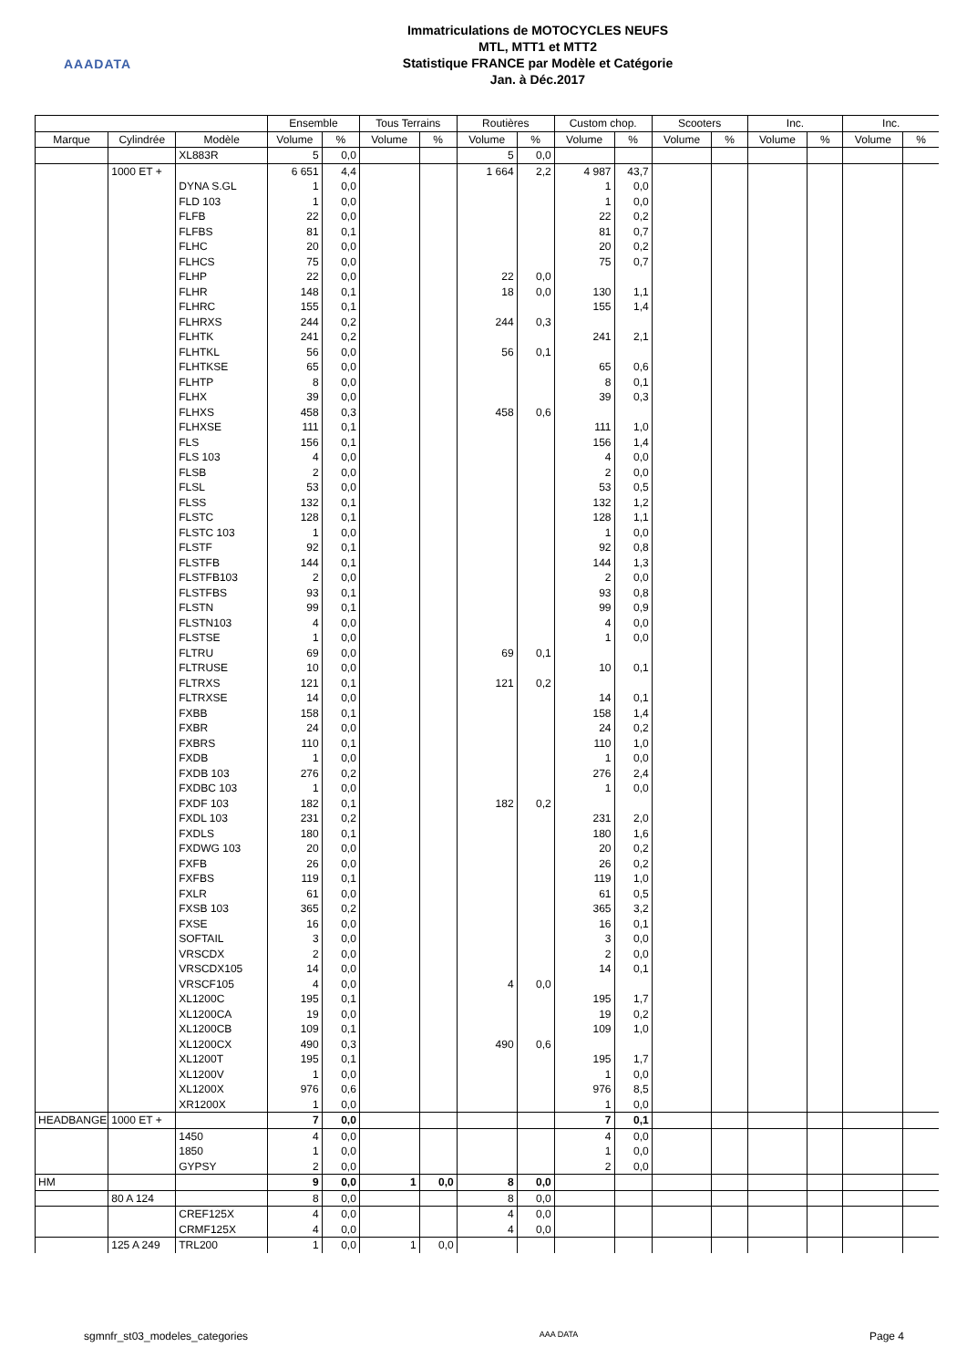AAADATA
Immatriculations de MOTOCYCLES NEUFS
MTL, MTT1 et MTT2
Statistique FRANCE par Modèle et Catégorie
Jan. à Déc.2017
| | | | Ensemble | | Tous Terrains | | Routières | | Custom chop. | | Scooters | | Inc. | | Inc. | |
| --- | --- | --- | --- | --- | --- | --- | --- | --- | --- | --- | --- | --- | --- | --- | --- | --- |
| Marque | Cylindrée | Modèle | Volume | % | Volume | % | Volume | % | Volume | % | Volume | % | Volume | % | Volume | % |
| | | XL883R | 5 | 0,0 | | | 5 | 0,0 | | | | | | | | |
| | 1000 ET + | | 6 651 | 4,4 | | | 1 664 | 2,2 | 4 987 | 43,7 | | | | | | |
| | | DYNA S.GL | 1 | 0,0 | | | | | 1 | 0,0 | | | | | | |
| | | FLD 103 | 1 | 0,0 | | | | | 1 | 0,0 | | | | | | |
| | | FLFB | 22 | 0,0 | | | | | 22 | 0,2 | | | | | | |
| | | FLFBS | 81 | 0,1 | | | | | 81 | 0,7 | | | | | | |
| | | FLHC | 20 | 0,0 | | | | | 20 | 0,2 | | | | | | |
| | | FLHCS | 75 | 0,0 | | | | | 75 | 0,7 | | | | | | |
| | | FLHP | 22 | 0,0 | | | 22 | 0,0 | | | | | | | | |
| | | FLHR | 148 | 0,1 | | | 18 | 0,0 | 130 | 1,1 | | | | | | |
| | | FLHRC | 155 | 0,1 | | | | | 155 | 1,4 | | | | | | |
| | | FLHRXS | 244 | 0,2 | | | 244 | 0,3 | | | | | | | | |
| | | FLHTK | 241 | 0,2 | | | | | 241 | 2,1 | | | | | | |
| | | FLHTKL | 56 | 0,0 | | | 56 | 0,1 | | | | | | | | |
| | | FLHTKSE | 65 | 0,0 | | | | | 65 | 0,6 | | | | | | |
| | | FLHTP | 8 | 0,0 | | | | | 8 | 0,1 | | | | | | |
| | | FLHX | 39 | 0,0 | | | | | 39 | 0,3 | | | | | | |
| | | FLHXS | 458 | 0,3 | | | 458 | 0,6 | | | | | | | | |
| | | FLHXSE | 111 | 0,1 | | | | | 111 | 1,0 | | | | | | |
| | | FLS | 156 | 0,1 | | | | | 156 | 1,4 | | | | | | |
| | | FLS 103 | 4 | 0,0 | | | | | 4 | 0,0 | | | | | | |
| | | FLSB | 2 | 0,0 | | | | | 2 | 0,0 | | | | | | |
| | | FLSL | 53 | 0,0 | | | | | 53 | 0,5 | | | | | | |
| | | FLSS | 132 | 0,1 | | | | | 132 | 1,2 | | | | | | |
| | | FLSTC | 128 | 0,1 | | | | | 128 | 1,1 | | | | | | |
| | | FLSTC 103 | 1 | 0,0 | | | | | 1 | 0,0 | | | | | | |
| | | FLSTF | 92 | 0,1 | | | | | 92 | 0,8 | | | | | | |
| | | FLSTFB | 144 | 0,1 | | | | | 144 | 1,3 | | | | | | |
| | | FLSTFB103 | 2 | 0,0 | | | | | 2 | 0,0 | | | | | | |
| | | FLSTFBS | 93 | 0,1 | | | | | 93 | 0,8 | | | | | | |
| | | FLSTN | 99 | 0,1 | | | | | 99 | 0,9 | | | | | | |
| | | FLSTN103 | 4 | 0,0 | | | | | 4 | 0,0 | | | | | | |
| | | FLSTSE | 1 | 0,0 | | | | | 1 | 0,0 | | | | | | |
| | | FLTRU | 69 | 0,0 | | | 69 | 0,1 | | | | | | | | |
| | | FLTRUSE | 10 | 0,0 | | | | | 10 | 0,1 | | | | | | |
| | | FLTRXS | 121 | 0,1 | | | 121 | 0,2 | | | | | | | | |
| | | FLTRXSE | 14 | 0,0 | | | | | 14 | 0,1 | | | | | | |
| | | FXBB | 158 | 0,1 | | | | | 158 | 1,4 | | | | | | |
| | | FXBR | 24 | 0,0 | | | | | 24 | 0,2 | | | | | | |
| | | FXBRS | 110 | 0,1 | | | | | 110 | 1,0 | | | | | | |
| | | FXDB | 1 | 0,0 | | | | | 1 | 0,0 | | | | | | |
| | | FXDB 103 | 276 | 0,2 | | | | | 276 | 2,4 | | | | | | |
| | | FXDBC 103 | 1 | 0,0 | | | | | 1 | 0,0 | | | | | | |
| | | FXDF 103 | 182 | 0,1 | | | 182 | 0,2 | | | | | | | | |
| | | FXDL 103 | 231 | 0,2 | | | | | 231 | 2,0 | | | | | | |
| | | FXDLS | 180 | 0,1 | | | | | 180 | 1,6 | | | | | | |
| | | FXDWG 103 | 20 | 0,0 | | | | | 20 | 0,2 | | | | | | |
| | | FXFB | 26 | 0,0 | | | | | 26 | 0,2 | | | | | | |
| | | FXFBS | 119 | 0,1 | | | | | 119 | 1,0 | | | | | | |
| | | FXLR | 61 | 0,0 | | | | | 61 | 0,5 | | | | | | |
| | | FXSB 103 | 365 | 0,2 | | | | | 365 | 3,2 | | | | | | |
| | | FXSE | 16 | 0,0 | | | | | 16 | 0,1 | | | | | | |
| | | SOFTAIL | 3 | 0,0 | | | | | 3 | 0,0 | | | | | | |
| | | VRSCDX | 2 | 0,0 | | | | | 2 | 0,0 | | | | | | |
| | | VRSCDX105 | 14 | 0,0 | | | | | 14 | 0,1 | | | | | | |
| | | VRSCF105 | 4 | 0,0 | | | 4 | 0,0 | | | | | | | | |
| | | XL1200C | 195 | 0,1 | | | | | 195 | 1,7 | | | | | | |
| | | XL1200CA | 19 | 0,0 | | | | | 19 | 0,2 | | | | | | |
| | | XL1200CB | 109 | 0,1 | | | | | 109 | 1,0 | | | | | | |
| | | XL1200CX | 490 | 0,3 | | | 490 | 0,6 | | | | | | | | |
| | | XL1200T | 195 | 0,1 | | | | | 195 | 1,7 | | | | | | |
| | | XL1200V | 1 | 0,0 | | | | | 1 | 0,0 | | | | | | |
| | | XL1200X | 976 | 0,6 | | | | | 976 | 8,5 | | | | | | |
| | | XR1200X | 1 | 0,0 | | | | | 1 | 0,0 | | | | | | |
| HEADBANGER | 1000 ET + | | 7 | 0,0 | | | | | 7 | 0,1 | | | | | | |
| | | 1450 | 4 | 0,0 | | | | | 4 | 0,0 | | | | | | |
| | | 1850 | 1 | 0,0 | | | | | 1 | 0,0 | | | | | | |
| | | GYPSY | 2 | 0,0 | | | | | 2 | 0,0 | | | | | | |
| HM | | | 9 | 0,0 | 1 | 0,0 | 8 | 0,0 | | | | | | | | |
| | 80 A 124 | | 8 | 0,0 | | | 8 | 0,0 | | | | | | | | |
| | | CREF125X | 4 | 0,0 | | | 4 | 0,0 | | | | | | | | |
| | | CRMF125X | 4 | 0,0 | | | 4 | 0,0 | | | | | | | | |
| | 125 A 249 | TRL200 | 1 | 0,0 | 1 | 0,0 | | | | | | | | | | |
sgmnfr_st03_modeles_categories AAA DATA Page 4